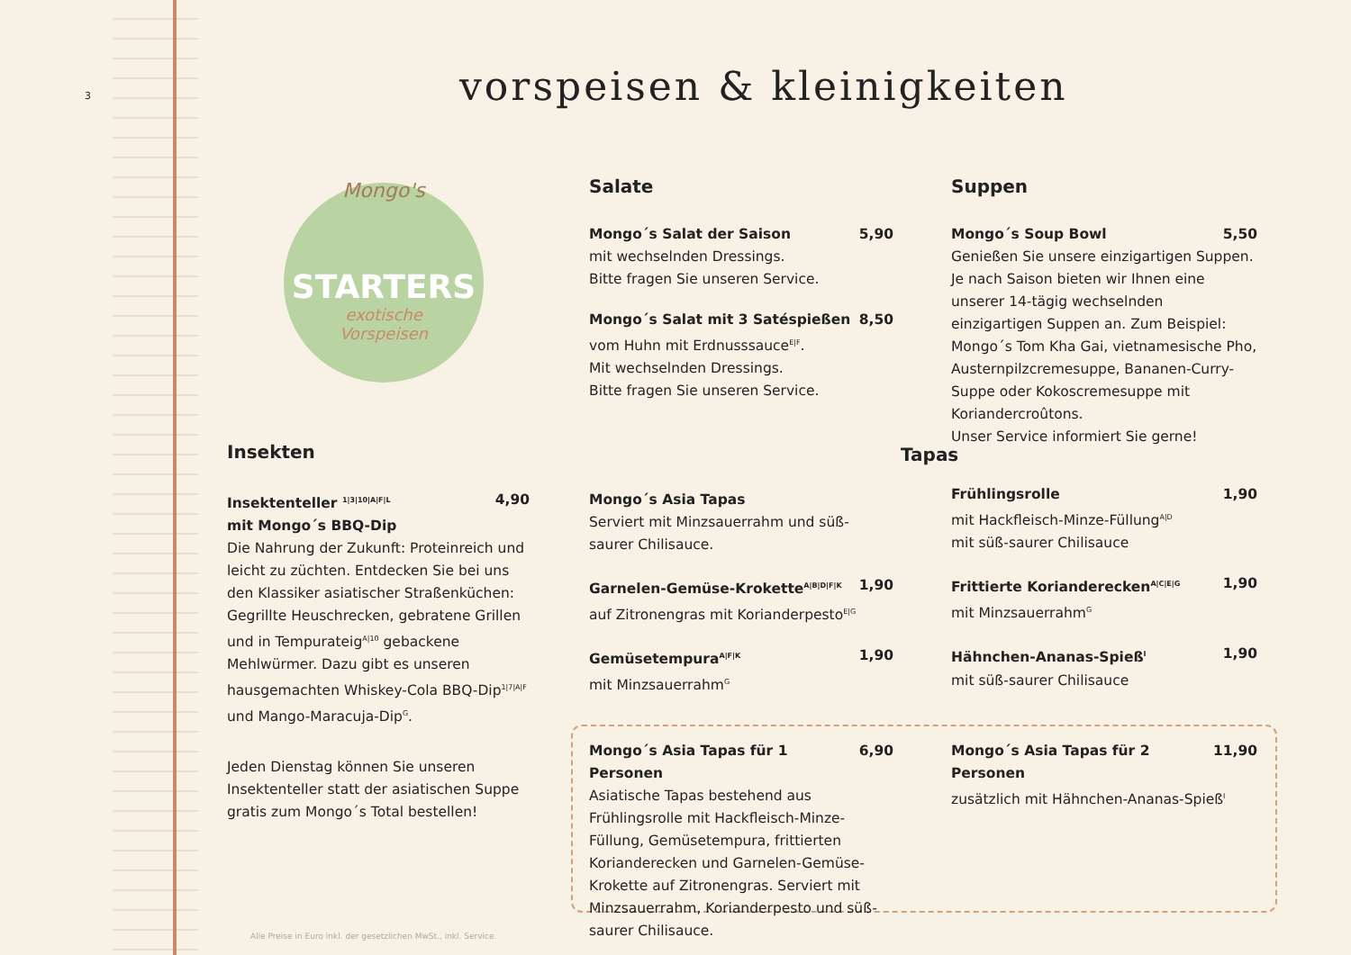3 vorspeisen & kleinigkeiten
STARTERS
Mongo's
exotische
Vorspeisen
Insekten
Insektenteller <sup>1|3|10|A|F|L</sup> 4,90
mit Mongo´s BBQ-Dip
Die Nahrung der Zukunft: Proteinreich und leicht zu züchten. Entdecken Sie bei uns den Klassiker asiatischer Straßenküchen: Gegrillte Heuschrecken, gebratene Grillen und in Tempurateig<sup>A|10</sup> gebackene Mehlwürmer. Dazu gibt es unseren hausgemachten Whiskey-Cola BBQ-Dip<sup>1|7|A|F</sup> und Mango-Maracuja-Dip<sup>G</sup>.
Jeden Dienstag können Sie unseren Insektenteller statt der asiatischen Suppe gratis zum Mongo´s Total bestellen!
Salate
Mongo´s Salat der Saison 5,90
mit wechselnden Dressings.
Bitte fragen Sie unseren Service.
Mongo´s Salat mit 3 Satéspießen 8,50
vom Huhn mit Erdnusssauce<sup>E|F</sup>.
Mit wechselnden Dressings.
Bitte fragen Sie unseren Service.
Suppen
Mongo´s Soup Bowl 5,50
Genießen Sie unsere einzigartigen Suppen. Je nach Saison bieten wir Ihnen eine unserer 14-tägig wechselnden einzigartigen Suppen an. Zum Beispiel: Mongo´s Tom Kha Gai, vietnamesische Pho, Austernpilzcremesuppe, Bananen-Curry-Suppe oder Kokoscremesuppe mit Koriandercroûtons.
Unser Service informiert Sie gerne!
Tapas
Mongo´s Asia Tapas
Serviert mit Minzsauerrahm und süß-saurer Chilisauce.
Garnelen-Gemüse-Krokette<sup>A|B|D|F|K</sup> 1,90
auf Zitronengras mit Korianderpesto<sup>E|G</sup>
Gemüsetempura<sup>A|F|K</sup> 1,90
mit Minzsauerrahm<sup>G</sup>
Frühlingsrolle 1,90
mit Hackfleisch-Minze-Füllung<sup>A|D</sup>
mit süß-saurer Chilisauce
Frittierte Korianderecken<sup>A|C|E|G</sup> 1,90
mit Minzsauerrahm<sup>G</sup>
Hähnchen-Ananas-Spieß<sup>I</sup> 1,90
mit süß-saurer Chilisauce
Mongo´s Asia Tapas für 1 Personen 6,90
Asiatische Tapas bestehend aus Frühlingsrolle mit Hackfleisch-Minze-Füllung, Gemüsetempura, frittierten Korianderecken und Garnelen-Gemüse-Krokette auf Zitronengras. Serviert mit Minzsauerrahm, Korianderpesto und süß-saurer Chilisauce.
Mongo´s Asia Tapas für 2 Personen 11,90
zusätzlich mit Hähnchen-Ananas-Spieß<sup>I</sup>
Alle Preise in Euro inkl. der gesetzlichen MwSt., inkl. Service.